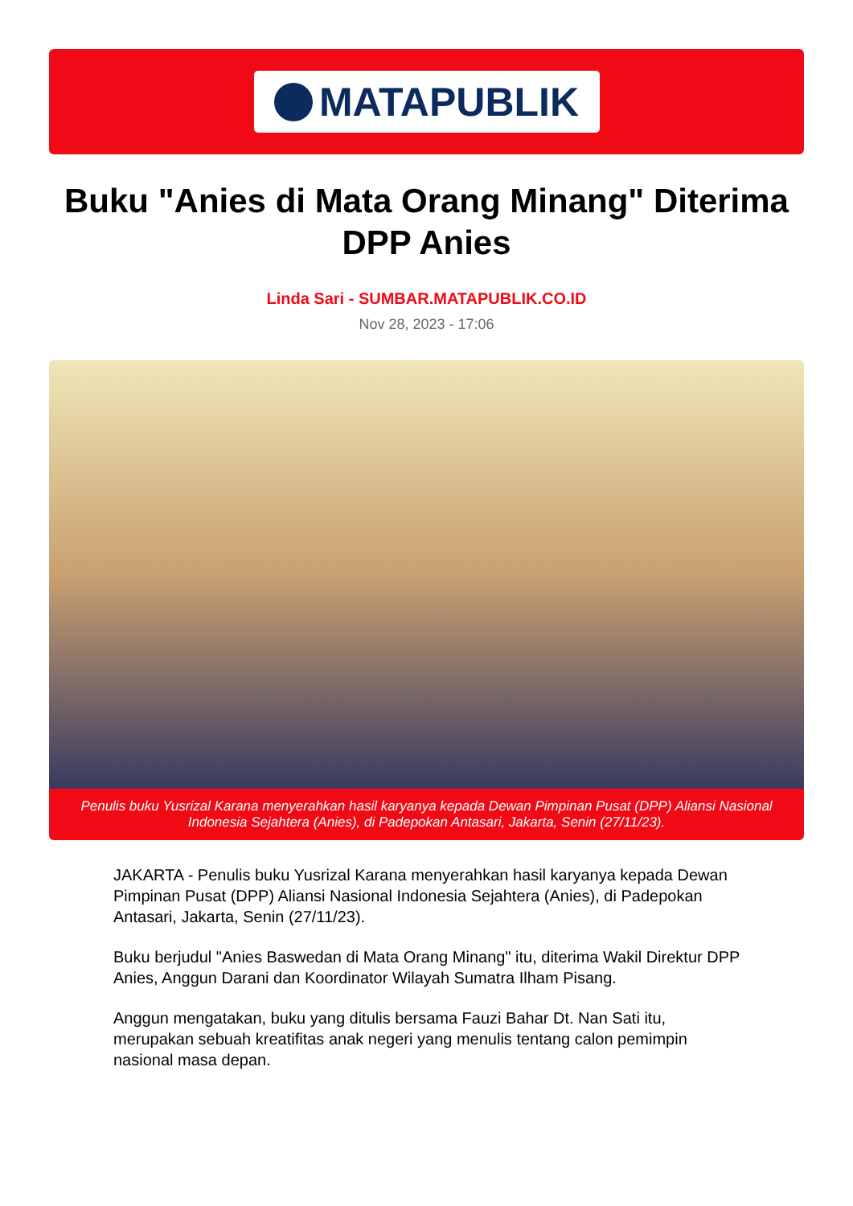MATAPUBLIK
Buku "Anies di Mata Orang Minang" Diterima DPP Anies
Linda Sari - SUMBAR.MATAPUBLIK.CO.ID
Nov 28, 2023 - 17:06
Penulis buku Yusrizal Karana menyerahkan hasil karyanya kepada Dewan Pimpinan Pusat (DPP) Aliansi Nasional Indonesia Sejahtera (Anies), di Padepokan Antasari, Jakarta, Senin (27/11/23).
JAKARTA - Penulis buku Yusrizal Karana menyerahkan hasil karyanya kepada Dewan Pimpinan Pusat (DPP) Aliansi Nasional Indonesia Sejahtera (Anies), di Padepokan Antasari, Jakarta, Senin (27/11/23).
Buku berjudul "Anies Baswedan di Mata Orang Minang" itu, diterima Wakil Direktur DPP Anies, Anggun Darani dan Koordinator Wilayah Sumatra Ilham Pisang.
Anggun mengatakan, buku yang ditulis bersama Fauzi Bahar Dt. Nan Sati itu, merupakan sebuah kreatifitas anak negeri yang menulis tentang calon pemimpin nasional masa depan.